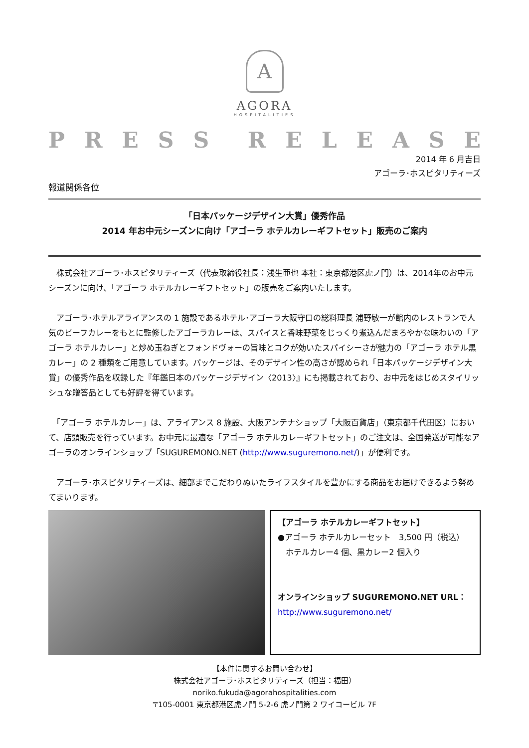A
AGORA
HOSPITALITIES
PRESS RELEASE
2014 年 6 月吉日
アゴーラ･ホスピタリティーズ
報道関係各位
「日本パッケージデザイン大賞」優秀作品
2014 年お中元シーズンに向け「アゴーラ ホテルカレーギフトセット」販売のご案内
　株式会社アゴーラ･ホスピタリティーズ（代表取締役社長：浅生亜也 本社：東京都港区虎ノ門）は、2014年のお中元シーズンに向け、「アゴーラ ホテルカレーギフトセット」の販売をご案内いたします。
　アゴーラ･ホテルアライアンスの 1 施設であるホテル･アゴーラ大阪守口の総料理長 浦野敏一が館内のレストランで人気のビーフカレーをもとに監修したアゴーラカレーは、スパイスと香味野菜をじっくり煮込んだまろやかな味わいの「アゴーラ ホテルカレー」と炒め玉ねぎとフォンドヴォーの旨味とコクが効いたスパイシーさが魅力の「アゴーラ ホテル黒カレー」の 2 種類をご用意しています。パッケージは、そのデザイン性の高さが認められ「日本パッケージデザイン大賞」の優秀作品を収録した『年鑑日本のパッケージデザイン〈2013〉』にも掲載されており、お中元をはじめスタイリッシュな贈答品としても好評を得ています。
　「アゴーラ ホテルカレー」は、アライアンス 8 施設、大阪アンテナショップ「大阪百貨店」（東京都千代田区）において、店頭販売を行っています。お中元に最適な「アゴーラ ホテルカレーギフトセット」のご注文は、全国発送が可能なアゴーラのオンラインショップ「SUGUREMONO.NET (http://www.suguremono.net/)」が便利です。
　アゴーラ･ホスピタリティーズは、細部までこだわりぬいたライフスタイルを豊かにする商品をお届けできるよう努めてまいります。
【アゴーラ ホテルカレーギフトセット】
●アゴーラ ホテルカレーセット　3,500 円（税込）
　ホテルカレー4 個、黒カレー2 個入り
オンラインショップ SUGUREMONO.NET URL：
http://www.suguremono.net/
【本件に関するお問い合わせ】
株式会社アゴーラ･ホスピタリティーズ（担当：福田）
noriko.fukuda@agorahospitalities.com
〒105-0001 東京都港区虎ノ門 5-2-6 虎ノ門第 2 ワイコービル 7F